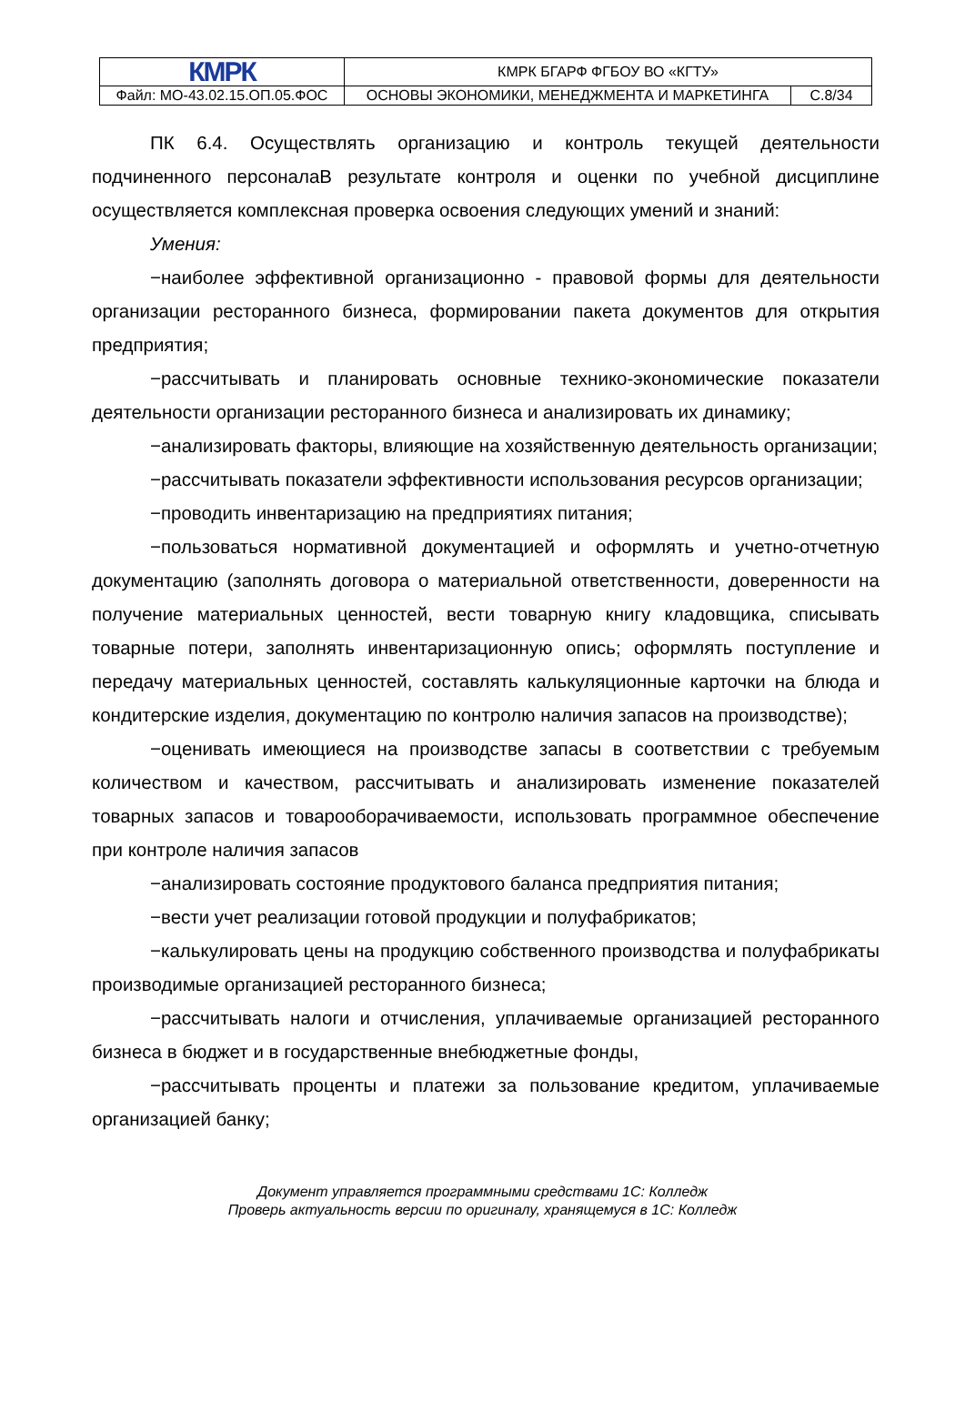| КМРК | КМРК БГАРФ ФГБОУ ВО «КГТУ» | |
| Файл: МО-43.02.15.ОП.05.ФОС | ОСНОВЫ ЭКОНОМИКИ, МЕНЕДЖМЕНТА И МАРКЕТИНГА | С.8/34 |
ПК 6.4. Осуществлять организацию и контроль текущей деятельности подчиненного персоналаВ результате контроля и оценки по учебной дисциплине осуществляется комплексная проверка освоения следующих умений и знаний:
Умения:
−наиболее эффективной организационно - правовой формы для деятельности организации ресторанного бизнеса, формировании пакета документов для открытия предприятия;
−рассчитывать и планировать основные технико-экономические показатели деятельности организации ресторанного бизнеса и анализировать их динамику;
−анализировать факторы, влияющие на хозяйственную деятельность организации;
−рассчитывать показатели эффективности использования ресурсов организации;
−проводить инвентаризацию на предприятиях питания;
−пользоваться нормативной документацией и оформлять и учетно-отчетную документацию (заполнять договора о материальной ответственности, доверенности на получение материальных ценностей, вести товарную книгу кладовщика, списывать товарные потери, заполнять инвентаризационную опись; оформлять поступление и передачу материальных ценностей, составлять калькуляционные карточки на блюда и кондитерские изделия, документацию по контролю наличия запасов на производстве);
−оценивать имеющиеся на производстве запасы в соответствии с требуемым количеством и качеством, рассчитывать и анализировать изменение показателей товарных запасов и товарооборачиваемости, использовать программное обеспечение при контроле наличия запасов
−анализировать состояние продуктового баланса предприятия питания;
−вести учет реализации готовой продукции и полуфабрикатов;
−калькулировать цены на продукцию собственного производства и полуфабрикаты производимые организацией ресторанного бизнеса;
−рассчитывать налоги и отчисления, уплачиваемые организацией ресторанного бизнеса в бюджет и в государственные внебюджетные фонды,
−рассчитывать проценты и платежи за пользование кредитом, уплачиваемые организацией банку;
Документ управляется программными средствами 1С: Колледж
Проверь актуальность версии по оригиналу, хранящемуся в 1С: Колледж